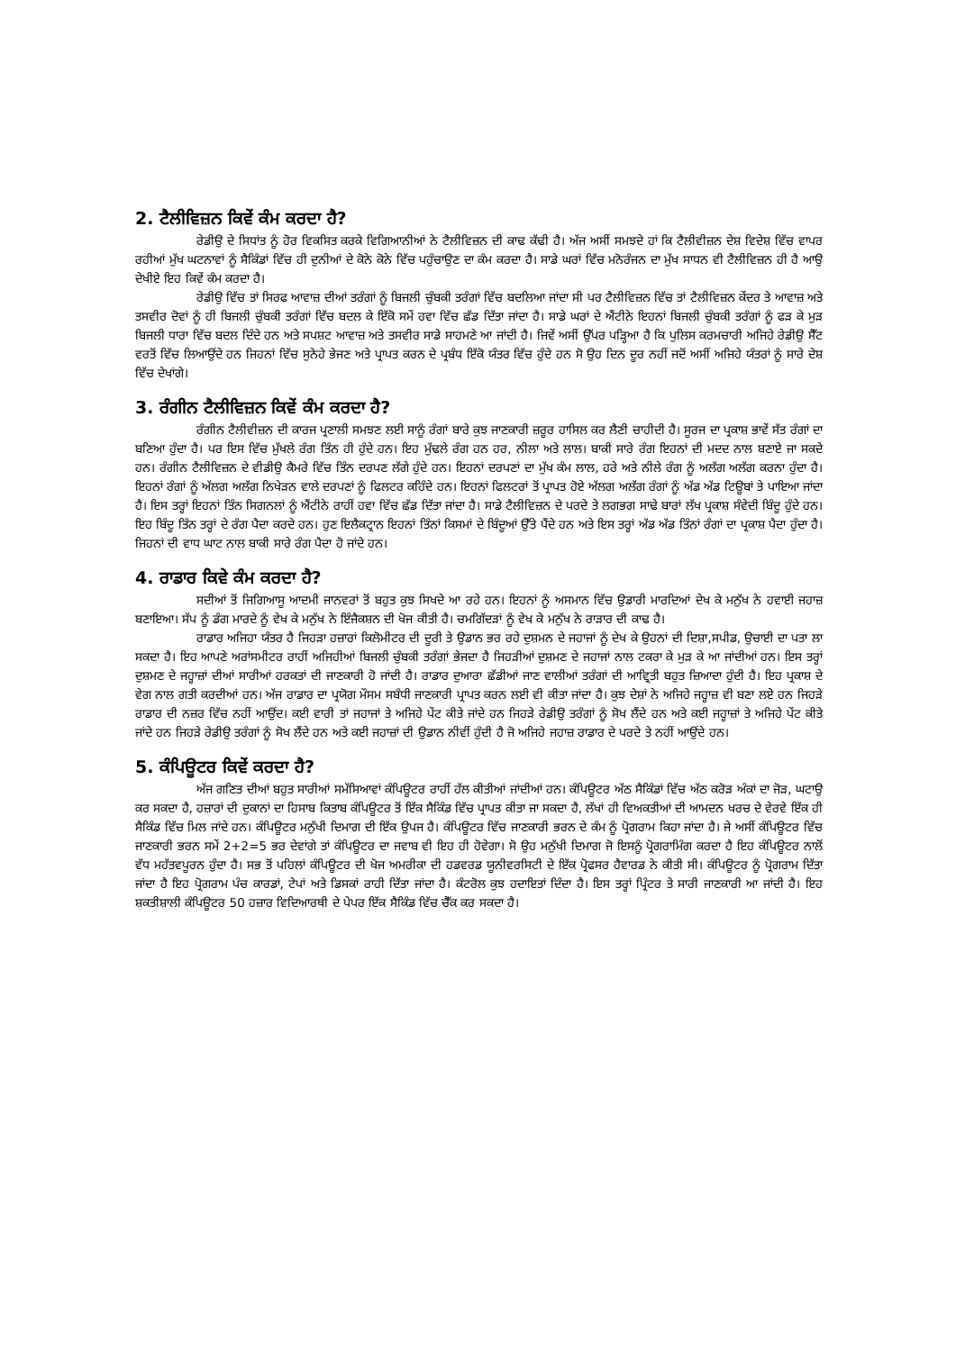2. ਟੈਲੀਵਿਜ਼ਨ ਕਿਵੇਂ ਕੰਮ ਕਰਦਾ ਹੈ?
ਰੇਡੀਉ ਦੇ ਸਿਧਾਂਤ ਨੂੰ ਹੋਰ ਵਿਕਸਿਤ ਕਰਕੇ ਵਿਗਿਆਨੀਆਂ ਨੇ ਟੈਲੀਵਿਜ਼ਨ ਦੀ ਕਾਢ ਕੱਢੀ ਹੈ। ਅੱਜ ਅਸੀਂ ਸਮਝਦੇ ਹਾਂ ਕਿ ਟੈਲੀਵੀਜ਼ਨ ਦੇਸ਼ ਵਿਦੇਸ਼ ਵਿੱਚ ਵਾਪਰ ਰਹੀਆਂ ਮੁੱਖ ਘਟਨਾਵਾਂ ਨੂੰ ਸੈਕਿੰਡਾਂ ਵਿੱਚ ਹੀ ਦੁਨੀਆਂ ਦੇ ਕੋਨੇ ਕੋਨੇ ਵਿੱਚ ਪਹੁੰਚਾਉਣ ਦਾ ਕੰਮ ਕਰਦਾ ਹੈ। ਸਾਡੇ ਘਰਾਂ ਵਿੱਚ ਮਨੋਰੰਜਨ ਦਾ ਮੁੱਖ ਸਾਧਨ ਵੀ ਟੈਲੀਵਿਜ਼ਨ ਹੀ ਹੈ ਆਉ ਦੇਖੀਏ ਇਹ ਕਿਵੇਂ ਕੰਮ ਕਰਦਾ ਹੈ।
ਰੇਡੀਉ ਵਿੱਚ ਤਾਂ ਸਿਰਫ ਆਵਾਜ਼ ਦੀਆਂ ਤਰੰਗਾਂ ਨੂੰ ਬਿਜਲੀ ਚੁੰਬਕੀ ਤਰੰਗਾਂ ਵਿੱਚ ਬਦਲਿਆ ਜਾਂਦਾ ਸੀ ਪਰ ਟੈਲੀਵਿਜ਼ਨ ਵਿੱਚ ਤਾਂ ਟੈਲੀਵਿਜ਼ਨ ਕੇਂਦਰ ਤੇ ਆਵਾਜ਼ ਅਤੇ ਤਸਵੀਰ ਦੋਵਾਂ ਨੂੰ ਹੀ ਬਿਜਲੀ ਚੁੰਬਕੀ ਤਰੰਗਾਂ ਵਿੱਚ ਬਦਲ ਕੇ ਇੱਕੋ ਸਮੇਂ ਹਵਾ ਵਿੱਚ ਛੱਡ ਦਿੱਤਾ ਜਾਂਦਾ ਹੈ। ਸਾਡੇ ਘਰਾਂ ਦੇ ਐਂਟੀਨੇ ਇਹਨਾਂ ਬਿਜਲੀ ਚੁੰਬਕੀ ਤਰੰਗਾਂ ਨੂੰ ਫੜ ਕੇ ਮੁੜ ਬਿਜਲੀ ਧਾਰਾ ਵਿੱਚ ਬਦਲ ਦਿੰਦੇ ਹਨ ਅਤੇ ਸਪਸ਼ਟ ਆਵਾਜ਼ ਅਤੇ ਤਸਵੀਰ ਸਾਡੇ ਸਾਹਮਣੇ ਆ ਜਾਂਦੀ ਹੈ। ਜਿਵੇਂ ਅਸੀਂ ਉੱਪਰ ਪੜ੍ਹਿਆ ਹੈ ਕਿ ਪੁਲਿਸ ਕਰਮਚਾਰੀ ਅਜਿਹੇ ਰੇਡੀਉ ਸੈੱਟ ਵਰਤੋਂ ਵਿੱਚ ਲਿਆਉਂਦੇ ਹਨ ਜਿਹਨਾਂ ਵਿੱਚ ਸੁਨੇਹੇ ਭੇਜਣ ਅਤੇ ਪ੍ਰਾਪਤ ਕਰਨ ਦੇ ਪ੍ਰਬੰਧ ਇੱਕੋ ਯੰਤਰ ਵਿੱਚ ਹੁੰਦੇ ਹਨ ਸੋ ਉਹ ਦਿਨ ਦੂਰ ਨਹੀਂ ਜਦੋਂ ਅਸੀਂ ਅਜਿਹੇ ਯੰਤਰਾਂ ਨੂੰ ਸਾਰੇ ਦੇਸ਼ ਵਿੱਚ ਦੇਖਾਂਗੇ।
3. ਰੰਗੀਨ ਟੈਲੀਵਿਜ਼ਨ ਕਿਵੇਂ ਕੰਮ ਕਰਦਾ ਹੈ?
ਰੰਗੀਨ ਟੈਲੀਵੀਜ਼ਨ ਦੀ ਕਾਰਜ ਪ੍ਰਣਾਲੀ ਸਮਝਣ ਲਈ ਸਾਨੂੰ ਰੰਗਾਂ ਬਾਰੇ ਕੁਝ ਜਾਣਕਾਰੀ ਜ਼ਰੂਰ ਹਾਸਿਲ ਕਰ ਲੈਣੀ ਚਾਹੀਦੀ ਹੈ। ਸੂਰਜ ਦਾ ਪ੍ਰਕਾਸ਼ ਭਾਵੇਂ ਸੱਤ ਰੰਗਾਂ ਦਾ ਬਣਿਆ ਹੁੰਦਾ ਹੈ। ਪਰ ਇਸ ਵਿੱਚ ਮੁੱਖਲੇ ਰੰਗ ਤਿੰਨ ਹੀ ਹੁੰਦੇ ਹਨ। ਇਹ ਮੁੱਢਲੇ ਰੰਗ ਹਨ ਹਰ, ਨੀਲਾ ਅਤੇ ਲਾਲ। ਬਾਕੀ ਸਾਰੇ ਰੰਗ ਇਹਨਾਂ ਦੀ ਮਦਦ ਨਾਲ ਬਣਾਏ ਜਾ ਸਕਦੇ ਹਨ। ਰੰਗੀਨ ਟੈਲੀਵਿਜ਼ਨ ਦੇ ਵੀਡੀਉ ਕੈਮਰੇ ਵਿੱਚ ਤਿੰਨ ਦਰਪਣ ਲੱਗੇ ਹੁੰਦੇ ਹਨ। ਇਹਨਾਂ ਦਰਪਣਾਂ ਦਾ ਮੁੱਖ ਕੰਮ ਲਾਲ, ਹਰੇ ਅਤੇ ਨੀਲੇ ਰੰਗ ਨੂੰ ਅਲੱਗ ਅਲੱਗ ਕਰਨਾ ਹੁੰਦਾ ਹੈ। ਇਹਨਾਂ ਰੰਗਾਂ ਨੂੰ ਅੱਲਗ ਅਲੱਗ ਨਿਖੇੜਨ ਵਾਲੇ ਦਰਪਣਾਂ ਨੂੰ ਫਿਲਟਰ ਕਹਿੰਦੇ ਹਨ। ਇਹਨਾਂ ਫਿਲਟਰਾਂ ਤੋਂ ਪ੍ਰਾਪਤ ਹੋਏ ਅੱਲਗ ਅਲੱਗ ਰੰਗਾਂ ਨੂੰ ਅੱਡ ਅੱਡ ਟਿਊਬਾਂ ਤੇ ਪਾਇਆ ਜਾਂਦਾ ਹੈ। ਇਸ ਤਰ੍ਹਾਂ ਇਹਨਾਂ ਤਿੰਨ ਸਿਗਨਲਾਂ ਨੂੰ ਐਂਟੀਨੇ ਰਾਹੀਂ ਹਵਾ ਵਿੱਚ ਛੱਡ ਦਿੱਤਾ ਜਾਂਦਾ ਹੈ। ਸਾਡੇ ਟੈਲੀਵਿਜ਼ਨ ਦੇ ਪਰਦੇ ਤੇ ਲਗਭਗ ਸਾਢੇ ਬਾਰਾਂ ਲੱਖ ਪ੍ਰਕਾਸ਼ ਸੰਵੇਦੀ ਬਿੰਦੂ ਹੁੰਦੇ ਹਨ। ਇਹ ਬਿੰਦੂ ਤਿੰਨ ਤਰ੍ਹਾਂ ਦੇ ਰੰਗ ਪੈਦਾ ਕਰਦੇ ਹਨ। ਹੁਣ ਇਲੈਕਟ੍ਰਾਨ ਇਹਨਾਂ ਤਿੰਨਾਂ ਕਿਸਮਾਂ ਦੇ ਬਿੰਦੂਆਂ ਉੱਤੇ ਪੈਂਦੇ ਹਨ ਅਤੇ ਇਸ ਤਰ੍ਹਾਂ ਅੱਡ ਅੱਡ ਤਿੰਨਾਂ ਰੰਗਾਂ ਦਾ ਪ੍ਰਕਾਸ਼ ਪੈਦਾ ਹੁੰਦਾ ਹੈ। ਜਿਹਨਾਂ ਦੀ ਵਾਧ ਘਾਟ ਨਾਲ ਬਾਕੀ ਸਾਰੇ ਰੰਗ ਪੈਦਾ ਹੋ ਜਾਂਦੇ ਹਨ।
4. ਰਾਡਾਰ ਕਿਵੇ ਕੰਮ ਕਰਦਾ ਹੈ?
ਸਦੀਆਂ ਤੋਂ ਜਿਗਿਆਸੂ ਆਦਮੀ ਜਾਨਵਰਾਂ ਤੋਂ ਬਹੁਤ ਕੁਝ ਸਿਖਦੇ ਆ ਰਹੇ ਹਨ। ਇਹਨਾਂ ਨੂੰ ਅਸਮਾਨ ਵਿੱਚ ਉਡਾਰੀ ਮਾਰਦਿਆਂ ਦੇਖ ਕੇ ਮਨੁੱਖ ਨੇ ਹਵਾਈ ਜਹਾਜ਼ ਬਣਾਇਆ। ਸੱਪ ਨੂੰ ਡੰਗ ਮਾਰਦੇ ਨੂੰ ਵੇਖ ਕੇ ਮਨੁੱਖ ਨੇ ਇੰਜੈਕਸ਼ਨ ਦੀ ਖੋਜ ਕੀਤੀ ਹੈ। ਚਮਗਿੱਦੜਾਂ ਨੂੰ ਵੇਖ ਕੇ ਮਨੁੱਖ ਨੇ ਰਾੜਾਰ ਦੀ ਕਾਢ ਹੈ।
ਰਾਡਾਰ ਅਜਿਹਾ ਯੰਤਰ ਹੈ ਜਿਹੜਾ ਹਜ਼ਾਰਾਂ ਕਿਲੋਮੀਟਰ ਦੀ ਦੂਰੀ ਤੇ ਉਡਾਨ ਭਰ ਰਹੇ ਦੁਸ਼ਮਨ ਦੇ ਜਹਾਜਾਂ ਨੂੰ ਦੇਖ ਕੇ ਉਹਨਾਂ ਦੀ ਦਿਸ਼ਾ,ਸਪੀਡ, ਉਚਾਈ ਦਾ ਪਤਾ ਲਾ ਸਕਦਾ ਹੈ। ਇਹ ਆਪਣੇ ਅਰਾਂਸਮੀਟਰ ਰਾਹੀਂ ਅਜਿਹੀਆਂ ਬਿਜਲੀ ਚੁੰਬਕੀ ਤਰੰਗਾਂ ਭੇਜਦਾ ਹੈ ਜਿਹੜੀਆਂ ਦੁਸ਼ਮਣ ਦੇ ਜਹਾਜਾਂ ਨਾਲ ਟਕਰਾ ਕੇ ਮੁੜ ਕੇ ਆ ਜਾਂਦੀਆਂ ਹਨ। ਇਸ ਤਰ੍ਹਾਂ ਦੁਸ਼ਮਣ ਦੇ ਜਹ੍ਹਾਜ਼ਾਂ ਦੀਆਂ ਸਾਰੀਆਂ ਹਰਕਤਾਂ ਦੀ ਜਾਣਕਾਰੀ ਹੋ ਜਾਂਦੀ ਹੈ। ਰਾਡਾਰ ਦੁਆਰਾ ਛੱਡੀਆਂ ਜਾਣ ਵਾਲੀਆਂ ਤਰੰਗਾਂ ਦੀ ਆਵ੍ਰਿਤੀ ਬਹੁਤ ਜ਼ਿਆਦਾ ਹੁੰਦੀ ਹੈ। ਇਹ ਪ੍ਰਕਾਸ਼ ਦੇ ਵੇਗ ਨਾਲ ਗਤੀ ਕਰਦੀਆਂ ਹਨ। ਅੱਜ ਰਾਡਾਰ ਦਾ ਪ੍ਰਯੋਗ ਮੌਸਮ ਸਬੰਧੀ ਜਾਣਕਾਰੀ ਪ੍ਰਾਪਤ ਕਰਨ ਲਈ ਵੀ ਕੀਤਾ ਜਾਂਦਾ ਹੈ। ਕੁਝ ਦੇਸ਼ਾਂ ਨੇ ਅਜਿਹੇ ਜਹ੍ਹਾਜ਼ ਵੀ ਬਣਾ ਲਏ ਹਨ ਜਿਹੜੇ ਰਾਡਾਰ ਦੀ ਨਜ਼ਰ ਵਿੱਚ ਨਹੀਂ ਆਉਂਦ। ਕਈ ਵਾਰੀ ਤਾਂ ਜਹਾਜਾਂ ਤੇ ਅਜਿਹੇ ਪੇਂਟ ਕੀਤੇ ਜਾਂਦੇ ਹਨ ਜਿਹੜੇ ਰੇਡੀਉ ਤਰੰਗਾਂ ਨੂੰ ਸੋਖ ਲੈਂਦੇ ਹਨ ਅਤੇ ਕਈ ਜਹ੍ਹਾਜ਼ਾਂ ਤੇ ਅਜਿਹੇ ਪੇਂਟ ਕੀਤੇ ਜਾਂਦੇ ਹਨ ਜਿਹੜੇ ਰੇਡੀਉ ਤਰੰਗਾਂ ਨੂੰ ਸੋਖ ਲੈਂਦੇ ਹਨ ਅਤੇ ਕਈ ਜਹਾਜ਼ਾਂ ਦੀ ਉਡਾਨ ਨੀਵੀਂ ਹੁੰਦੀ ਹੈ ਜੋ ਅਜਿਹੇ ਜਹਾਜ਼ ਰਾਡਾਰ ਦੇ ਪਰਦੇ ਤੇ ਨਹੀਂ ਆਉਂਦੇ ਹਨ।
5. ਕੰਪਿਊਟਰ ਕਿਵੇਂ ਕਰਦਾ ਹੈ?
ਅੱਜ ਗਣਿਤ ਦੀਆਂ ਬਹੁਤ ਸਾਰੀਆਂ ਸਮੱਸਿਆਵਾਂ ਕੰਪਿਊਟਰ ਰਾਹੀਂ ਹੱਲ ਕੀਤੀਆਂ ਜਾਂਦੀਆਂ ਹਨ। ਕੰਪਿਊਟਰ ਅੱਠ ਸੈਕਿੰਡਾਂ ਵਿੱਚ ਅੱਠ ਕਰੋੜ ਅੰਕਾਂ ਦਾ ਜੋੜ, ਘਟਾਉ ਕਰ ਸਕਦਾ ਹੈ, ਹਜ਼ਾਰਾਂ ਦੀ ਦੁਕਾਨਾਂ ਦਾ ਹਿਸਾਬ ਕਿਤਾਬ ਕੰਪਿਊਟਰ ਤੋਂ ਇੱਕ ਸੈਕਿੰਡ ਵਿੱਚ ਪ੍ਰਾਪਤ ਕੀਤਾ ਜਾ ਸਕਦਾ ਹੈ, ਲੱਖਾਂ ਹੀ ਵਿਅਕਤੀਆਂ ਦੀ ਆਮਦਨ ਖਰਚ ਦੇ ਵੇਰਵੇ ਇੱਕ ਹੀ ਸੈਕਿੰਡ ਵਿੱਚ ਮਿਲ ਜਾਂਦੇ ਹਨ। ਕੰਪਿਊਟਰ ਮਨੁੱਖੀ ਦਿਮਾਗ ਦੀ ਇੱਕ ਉਪਜ ਹੈ। ਕੰਪਿਊਟਰ ਵਿੱਚ ਜਾਣਕਾਰੀ ਭਰਨ ਦੇ ਕੰਮ ਨੂੰ ਪ੍ਰੋਗਰਾਮ ਕਿਹਾ ਜਾਂਦਾ ਹੈ। ਜੇ ਅਸੀਂ ਕੰਪਿਊਟਰ ਵਿੱਚ ਜਾਣਕਾਰੀ ਭਰਨ ਸਮੇਂ 2+2=5 ਭਰ ਦੇਵਾਂਗੇ ਤਾਂ ਕੰਪਿਊਟਰ ਦਾ ਜਵਾਬ ਵੀ ਇਹ ਹੀ ਹੋਵੇਗਾ। ਸੋ ਉਹ ਮਨੁੱਖੀ ਦਿਮਾਗ ਜੋ ਇਸਨੂੰ ਪ੍ਰੋਗਰਾਮਿੰਗ ਕਰਦਾ ਹੈ ਇਹ ਕੰਪਿਊਟਰ ਨਾਲੋਂ ਵੱਧ ਮਹੱਤਵਪੂਰਨ ਹੁੰਦਾ ਹੈ। ਸਭ ਤੋਂ ਪਹਿਲਾਂ ਕੰਪਿਊਟਰ ਦੀ ਖੋਜ ਅਮਰੀਕਾ ਦੀ ਹਡਵਰਡ ਯੂਨੀਵਰਸਿਟੀ ਦੇ ਇੱਕ ਪ੍ਰੋਫਸਰ ਹੈਵਾਰਡ ਨੇ ਕੀਤੀ ਸੀ। ਕੰਪਿਊਟਰ ਨੂੰ ਪ੍ਰੋਗਰਾਮ ਦਿੱਤਾ ਜਾਂਦਾ ਹੈ ਇਹ ਪ੍ਰੋਗਰਾਮ ਪੰਚ ਕਾਰਡਾਂ, ਟੇਪਾਂ ਅਤੇ ਡਿਸਕਾਂ ਰਾਹੀ ਦਿੱਤਾ ਜਾਂਦਾ ਹੈ। ਕੰਟਰੋਲ ਕੁਝ ਹਦਾਇਤਾਂ ਦਿੰਦਾ ਹੈ। ਇਸ ਤਰ੍ਹਾਂ ਪ੍ਰਿੰਟਰ ਤੇ ਸਾਰੀ ਜਾਣਕਾਰੀ ਆ ਜਾਂਦੀ ਹੈ। ਇਹ ਸ਼ਕਤੀਸ਼ਾਲੀ ਕੰਪਿਊਟਰ 50 ਹਜ਼ਾਰ ਵਿਦਿਆਰਥੀ ਦੇ ਪੇਪਰ ਇੱਕ ਸੈਕਿੰਡ ਵਿੱਚ ਚੈੱਕ ਕਰ ਸਕਦਾ ਹੈ।